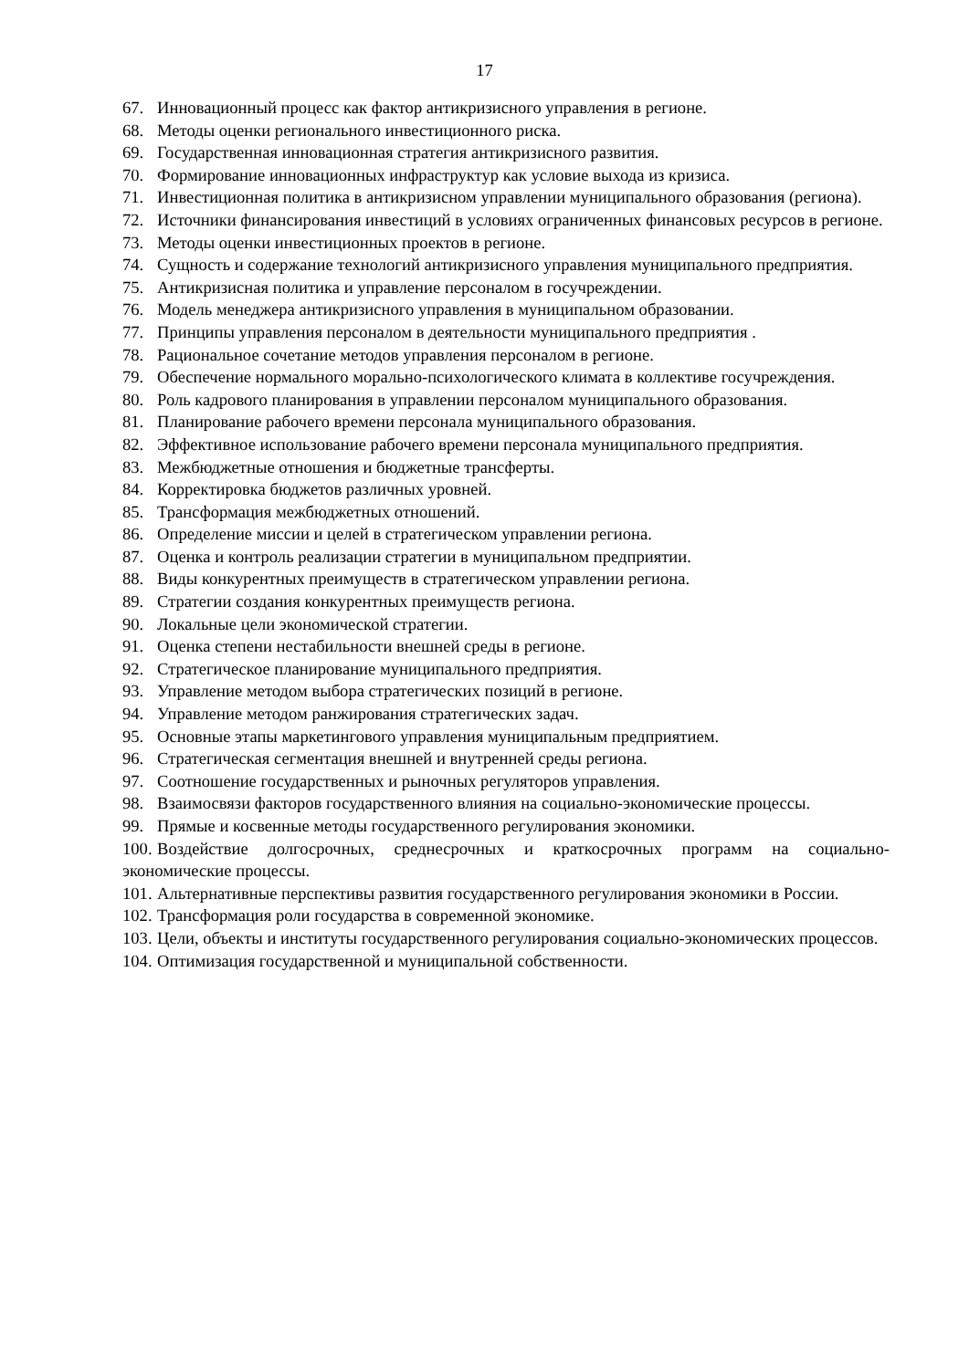17
67. Инновационный процесс как фактор антикризисного управления в регионе.
68. Методы оценки регионального инвестиционного риска.
69. Государственная инновационная стратегия антикризисного развития.
70. Формирование инновационных инфраструктур как условие выхода из кризиса.
71. Инвестиционная политика в антикризисном управлении муниципального образования (региона).
72. Источники финансирования инвестиций в условиях ограниченных финансовых ресурсов в регионе.
73. Методы оценки инвестиционных проектов в регионе.
74. Сущность и содержание технологий антикризисного управления муниципального предприятия.
75. Антикризисная политика и управление персоналом в госучреждении.
76. Модель менеджера антикризисного управления в муниципальном образовании.
77. Принципы управления персоналом в деятельности муниципального предприятия .
78. Рациональное сочетание методов управления персоналом в регионе.
79. Обеспечение нормального морально-психологического климата в коллективе госучреждения.
80. Роль кадрового планирования в управлении персоналом муниципального образования.
81. Планирование рабочего времени персонала муниципального образования.
82. Эффективное использование рабочего времени персонала муниципального предприятия.
83. Межбюджетные отношения и бюджетные трансферты.
84. Корректировка бюджетов различных уровней.
85. Трансформация межбюджетных отношений.
86. Определение миссии и целей в стратегическом управлении региона.
87. Оценка и контроль реализации стратегии в муниципальном предприятии.
88. Виды конкурентных преимуществ в стратегическом управлении региона.
89. Стратегии создания конкурентных преимуществ региона.
90. Локальные цели экономической стратегии.
91. Оценка степени нестабильности внешней среды в регионе.
92. Стратегическое планирование муниципального предприятия.
93. Управление методом выбора стратегических позиций в регионе.
94. Управление методом ранжирования стратегических задач.
95. Основные этапы маркетингового управления муниципальным предприятием.
96. Стратегическая сегментация внешней и внутренней среды региона.
97. Соотношение государственных и рыночных регуляторов управления.
98. Взаимосвязи факторов государственного влияния на социально-экономические процессы.
99. Прямые и косвенные методы государственного регулирования экономики.
100. Воздействие долгосрочных, среднесрочных и краткосрочных программ на социально-экономические процессы.
101. Альтернативные перспективы развития государственного регулирования экономики в России.
102. Трансформация роли государства в современной экономике.
103. Цели, объекты и институты государственного регулирования социально-экономических процессов.
104. Оптимизация государственной и муниципальной собственности.